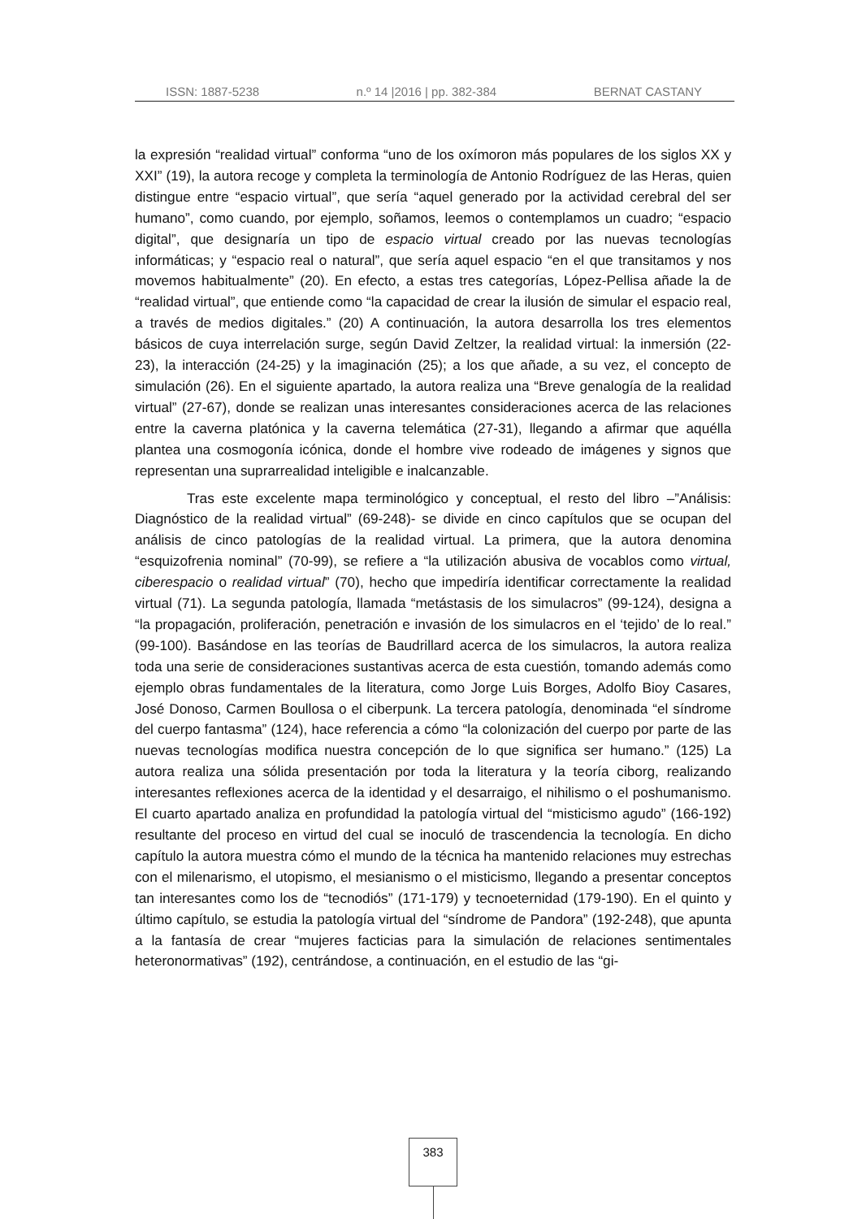ISSN: 1887-5238 n.º 14 |2016 | pp. 382-384 BERNAT CASTANY
la expresión “realidad virtual” conforma “uno de los oxímoron más populares de los siglos XX y XXI” (19), la autora recoge y completa la terminología de Antonio Rodríguez de las Heras, quien distingue entre “espacio virtual”, que sería “aquel generado por la actividad cerebral del ser humano”, como cuando, por ejemplo, soñamos, leemos o contemplamos un cuadro; “espacio digital”, que designaría un tipo de espacio virtual creado por las nuevas tecnologías informáticas; y “espacio real o natural”, que sería aquel espacio “en el que transitamos y nos movemos habitualmente” (20). En efecto, a estas tres categorías, López-Pellisa añade la de “realidad virtual”, que entiende como “la capacidad de crear la ilusión de simular el espacio real, a través de medios digitales.” (20) A continuación, la autora desarrolla los tres elementos básicos de cuya interrelación surge, según David Zeltzer, la realidad virtual: la inmersión (22-23), la interacción (24-25) y la imaginación (25); a los que añade, a su vez, el concepto de simulación (26). En el siguiente apartado, la autora realiza una “Breve genalogía de la realidad virtual” (27-67), donde se realizan unas interesantes consideraciones acerca de las relaciones entre la caverna platónica y la caverna telemática (27-31), llegando a afirmar que aquélla plantea una cosmogonía icónica, donde el hombre vive rodeado de imágenes y signos que representan una suprarrealidad inteligible e inalcanzable.
Tras este excelente mapa terminológico y conceptual, el resto del libro –”Análisis: Diagnóstico de la realidad virtual” (69-248)- se divide en cinco capítulos que se ocupan del análisis de cinco patologías de la realidad virtual. La primera, que la autora denomina “esquizofrenia nominal” (70-99), se refiere a “la utilización abusiva de vocablos como virtual, ciberespacio o realidad virtual” (70), hecho que impediría identificar correctamente la realidad virtual (71). La segunda patología, llamada “metástasis de los simulacros” (99-124), designa a “la propagación, proliferación, penetración e invasión de los simulacros en el ‘tejido’ de lo real.” (99-100). Basándose en las teorías de Baudrillard acerca de los simulacros, la autora realiza toda una serie de consideraciones sustantivas acerca de esta cuestión, tomando además como ejemplo obras fundamentales de la literatura, como Jorge Luis Borges, Adolfo Bioy Casares, José Donoso, Carmen Boullosa o el ciberpunk. La tercera patología, denominada “el síndrome del cuerpo fantasma” (124), hace referencia a cómo “la colonización del cuerpo por parte de las nuevas tecnologías modifica nuestra concepción de lo que significa ser humano.” (125) La autora realiza una sólida presentación por toda la literatura y la teoría ciborg, realizando interesantes reflexiones acerca de la identidad y el desarraigo, el nihilismo o el poshumanismo. El cuarto apartado analiza en profundidad la patología virtual del “misticismo agudo” (166-192) resultante del proceso en virtud del cual se inoculó de trascendencia la tecnología. En dicho capítulo la autora muestra cómo el mundo de la técnica ha mantenido relaciones muy estrechas con el milenarismo, el utopismo, el mesianismo o el misticismo, llegando a presentar conceptos tan interesantes como los de “tecnodiós” (171-179) y tecnoeternidad (179-190). En el quinto y último capítulo, se estudia la patología virtual del “síndrome de Pandora” (192-248), que apunta a la fantasía de crear “mujeres facticias para la simulación de relaciones sentimentales heteronormativas” (192), centrándose, a continuación, en el estudio de las “gi-
383